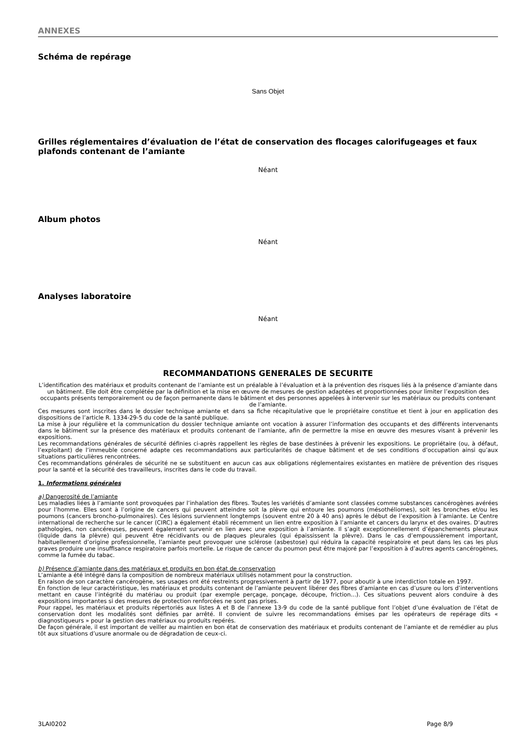ANNEXES
Schéma de repérage
Sans Objet
Grilles réglementaires d’évaluation de l’état de conservation des flocages calorifugeages et faux plafonds contenant de l’amiante
Néant
Album photos
Néant
Analyses laboratoire
Néant
RECOMMANDATIONS GENERALES DE SECURITE
L’identification des matériaux et produits contenant de l’amiante est un préalable à l’évaluation et à la prévention des risques liés à la présence d’amiante dans un bâtiment. Elle doit être complétée par la définition et la mise en œuvre de mesures de gestion adaptées et proportionnées pour limiter l’exposition des occupants présents temporairement ou de façon permanente dans le bâtiment et des personnes appelées à intervenir sur les matériaux ou produits contenant de l’amiante.
Ces mesures sont inscrites dans le dossier technique amiante et dans sa fiche récapitulative que le propriétaire constitue et tient à jour en application des dispositions de l’article R. 1334-29-5 du code de la santé publique.
La mise à jour régulière et la communication du dossier technique amiante ont vocation à assurer l’information des occupants et des différents intervenants dans le bâtiment sur la présence des matériaux et produits contenant de l’amiante, afin de permettre la mise en œuvre des mesures visant à prévenir les expositions.
Les recommandations générales de sécurité définies ci-après rappellent les règles de base destinées à prévenir les expositions. Le propriétaire (ou, à défaut, l’exploitant) de l’immeuble concerné adapte ces recommandations aux particularités de chaque bâtiment et de ses conditions d’occupation ainsi qu’aux situations particulières rencontrées.
Ces recommandations générales de sécurité ne se substituent en aucun cas aux obligations réglementaires existantes en matière de prévention des risques pour la santé et la sécurité des travailleurs, inscrites dans le code du travail.
1. Informations générales
a) Dangerosité de l’amiante
Les maladies liées à l’amiante sont provoquées par l’inhalation des fibres. Toutes les variétés d’amiante sont classées comme substances cancérogènes avérées pour l’homme. Elles sont à l’origine de cancers qui peuvent atteindre soit la plèvre qui entoure les poumons (mésothéliomes), soit les bronches et/ou les poumons (cancers broncho-pulmonaires). Ces lésions surviennent longtemps (souvent entre 20 à 40 ans) après le début de l’exposition à l’amiante. Le Centre international de recherche sur le cancer (CIRC) a également établi récemment un lien entre exposition à l’amiante et cancers du larynx et des ovaires. D’autres pathologies, non cancéreuses, peuvent également survenir en lien avec une exposition à l’amiante. Il s’agit exceptionnellement d’épanchements pleuraux (liquide dans la plèvre) qui peuvent être récidivants ou de plaques pleurales (qui épaississent la plèvre). Dans le cas d’empoussièrement important, habituellement d’origine professionnelle, l’amiante peut provoquer une sclérose (asbestose) qui réduira la capacité respiratoire et peut dans les cas les plus graves produire une insuffisance respiratoire parfois mortelle. Le risque de cancer du poumon peut être majoré par l’exposition à d’autres agents cancérogènes, comme la fumée du tabac.
b) Présence d’amiante dans des matériaux et produits en bon état de conservation
L’amiante a été intégré dans la composition de nombreux matériaux utilisés notamment pour la construction.
En raison de son caractère cancérogène, ses usages ont été restreints progressivement à partir de 1977, pour aboutir à une interdiction totale en 1997.
En fonction de leur caractéristique, les matériaux et produits contenant de l’amiante peuvent libérer des fibres d’amiante en cas d’usure ou lors d’interventions mettant en cause l’intégrité du matériau ou produit (par exemple perçage, ponçage, découpe, friction...). Ces situations peuvent alors conduire à des expositions importantes si des mesures de protection renforcées ne sont pas prises.
Pour rappel, les matériaux et produits répertoriés aux listes A et B de l’annexe 13-9 du code de la santé publique font l’objet d’une évaluation de l’état de conservation dont les modalités sont définies par arrêté. Il convient de suivre les recommandations émises par les opérateurs de repérage dits « diagnostiqueurs » pour la gestion des matériaux ou produits repérés.
De façon générale, il est important de veiller au maintien en bon état de conservation des matériaux et produits contenant de l’amiante et de remédier au plus tôt aux situations d’usure anormale ou de dégradation de ceux-ci.
3LAI0202 Page 8/9